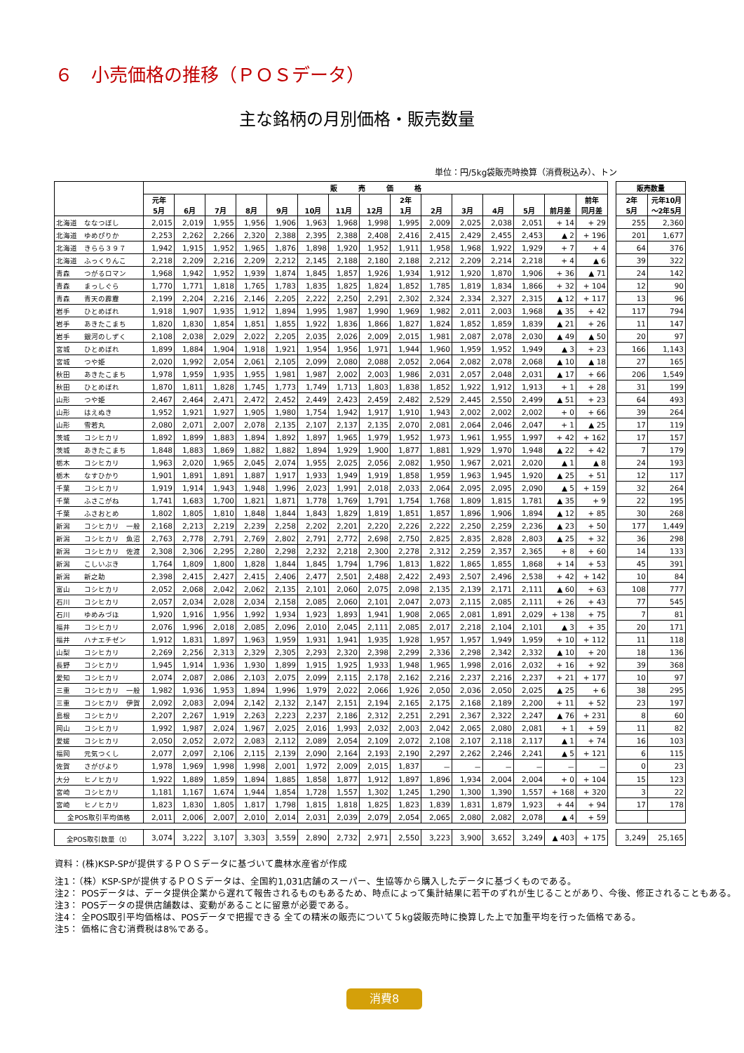６　小売価格の推移（ＰＯＳデータ）
主な銘柄の月別価格・販売数量
単位：円/5kg袋販売時換算（消費税込み）、トン
| | 販 売 価 格 | | | | | | | | | | | | | | | | 販売数量 | |
| --- | --- | --- | --- | --- | --- | --- | --- | --- | --- | --- | --- | --- | --- | --- | --- | --- | --- | --- |
| | 元年 5月 | 6月 | 7月 | 8月 | 9月 | 10月 | 11月 | 12月 | 2年 1月 | 2月 | 3月 | 4月 | 5月 | 前月差 | 前年 同月差 | | 2年 5月 | 元年10月 ～2年5月 |
| 北海道 ななつぼし | 2,015 | 2,019 | 1,955 | 1,956 | 1,906 | 1,963 | 1,968 | 1,998 | 1,995 | 2,009 | 2,025 | 2,038 | 2,051 | + 14 | + 29 | | 255 | 2,360 |
| 北海道 ゆめぴりか | 2,253 | 2,262 | 2,266 | 2,320 | 2,388 | 2,395 | 2,388 | 2,408 | 2,416 | 2,415 | 2,429 | 2,455 | 2,453 | ▲ 2 | + 196 | | 201 | 1,677 |
| 北海道 きらら３９７ | 1,942 | 1,915 | 1,952 | 1,965 | 1,876 | 1,898 | 1,920 | 1,952 | 1,911 | 1,958 | 1,968 | 1,922 | 1,929 | + 7 | + 4 | | 64 | 376 |
| 北海道 ふっくりんこ | 2,218 | 2,209 | 2,216 | 2,209 | 2,212 | 2,145 | 2,188 | 2,180 | 2,188 | 2,212 | 2,209 | 2,214 | 2,218 | + 4 | ▲ 6 | | 39 | 322 |
| 青森 つがるロマン | 1,968 | 1,942 | 1,952 | 1,939 | 1,874 | 1,845 | 1,857 | 1,926 | 1,934 | 1,912 | 1,920 | 1,870 | 1,906 | + 36 | ▲ 71 | | 24 | 142 |
| 青森 まっしぐら | 1,770 | 1,771 | 1,818 | 1,765 | 1,783 | 1,835 | 1,825 | 1,824 | 1,852 | 1,785 | 1,819 | 1,834 | 1,866 | + 32 | + 104 | | 12 | 90 |
| 青森 青天の霹靂 | 2,199 | 2,204 | 2,216 | 2,146 | 2,205 | 2,222 | 2,250 | 2,291 | 2,302 | 2,324 | 2,334 | 2,327 | 2,315 | ▲ 12 | + 117 | | 13 | 96 |
| 岩手 ひとめぼれ | 1,918 | 1,907 | 1,935 | 1,912 | 1,894 | 1,995 | 1,987 | 1,990 | 1,969 | 1,982 | 2,011 | 2,003 | 1,968 | ▲ 35 | + 42 | | 117 | 794 |
| 岩手 あきたこまち | 1,820 | 1,830 | 1,854 | 1,851 | 1,855 | 1,922 | 1,836 | 1,866 | 1,827 | 1,824 | 1,852 | 1,859 | 1,839 | ▲ 21 | + 26 | | 11 | 147 |
| 岩手 銀河のしずく | 2,108 | 2,038 | 2,029 | 2,022 | 2,205 | 2,035 | 2,026 | 2,009 | 2,015 | 1,981 | 2,087 | 2,078 | 2,030 | ▲ 49 | ▲ 50 | | 20 | 97 |
| 宮城 ひとめぼれ | 1,899 | 1,884 | 1,904 | 1,918 | 1,921 | 1,954 | 1,956 | 1,971 | 1,944 | 1,960 | 1,959 | 1,952 | 1,949 | ▲ 3 | + 23 | | 166 | 1,143 |
| 宮城 つや姫 | 2,020 | 1,992 | 2,054 | 2,061 | 2,105 | 2,099 | 2,080 | 2,088 | 2,052 | 2,064 | 2,082 | 2,078 | 2,068 | ▲ 10 | ▲ 18 | | 27 | 165 |
| 秋田 あきたこまち | 1,978 | 1,959 | 1,935 | 1,955 | 1,981 | 1,987 | 2,002 | 2,003 | 1,986 | 2,031 | 2,057 | 2,048 | 2,031 | ▲ 17 | + 66 | | 206 | 1,549 |
| 秋田 ひとめぼれ | 1,870 | 1,811 | 1,828 | 1,745 | 1,773 | 1,749 | 1,713 | 1,803 | 1,838 | 1,852 | 1,922 | 1,912 | 1,913 | + 1 | + 28 | | 31 | 199 |
| 山形 つや姫 | 2,467 | 2,464 | 2,471 | 2,472 | 2,452 | 2,449 | 2,423 | 2,459 | 2,482 | 2,529 | 2,445 | 2,550 | 2,499 | ▲ 51 | + 23 | | 64 | 493 |
| 山形 はえぬき | 1,952 | 1,921 | 1,927 | 1,905 | 1,980 | 1,754 | 1,942 | 1,917 | 1,910 | 1,943 | 2,002 | 2,002 | 2,002 | + 0 | + 66 | | 39 | 264 |
| 山形 雪若丸 | 2,080 | 2,071 | 2,007 | 2,078 | 2,135 | 2,107 | 2,137 | 2,135 | 2,070 | 2,081 | 2,064 | 2,046 | 2,047 | + 1 | ▲ 25 | | 17 | 119 |
| 茨城 コシヒカリ | 1,892 | 1,899 | 1,883 | 1,894 | 1,892 | 1,897 | 1,965 | 1,979 | 1,952 | 1,973 | 1,961 | 1,955 | 1,997 | + 42 | + 162 | | 17 | 157 |
| 茨城 あきたこまち | 1,848 | 1,883 | 1,869 | 1,882 | 1,882 | 1,894 | 1,929 | 1,900 | 1,877 | 1,881 | 1,929 | 1,970 | 1,948 | ▲ 22 | + 42 | | 7 | 179 |
| 栃木 コシヒカリ | 1,963 | 2,020 | 1,965 | 2,045 | 2,074 | 1,955 | 2,025 | 2,056 | 2,082 | 1,950 | 1,967 | 2,021 | 2,020 | ▲ 1 | ▲ 8 | | 24 | 193 |
| 栃木 なすひかり | 1,901 | 1,891 | 1,891 | 1,887 | 1,917 | 1,933 | 1,949 | 1,919 | 1,858 | 1,959 | 1,963 | 1,945 | 1,920 | ▲ 25 | + 51 | | 12 | 117 |
| 千葉 コシヒカリ | 1,919 | 1,914 | 1,943 | 1,948 | 1,996 | 2,023 | 1,991 | 2,018 | 2,033 | 2,064 | 2,095 | 2,095 | 2,090 | ▲ 5 | + 159 | | 32 | 264 |
| 千葉 ふさこがね | 1,741 | 1,683 | 1,700 | 1,821 | 1,871 | 1,778 | 1,769 | 1,791 | 1,754 | 1,768 | 1,809 | 1,815 | 1,781 | ▲ 35 | + 9 | | 22 | 195 |
| 千葉 ふさおとめ | 1,802 | 1,805 | 1,810 | 1,848 | 1,844 | 1,843 | 1,829 | 1,819 | 1,851 | 1,857 | 1,896 | 1,906 | 1,894 | ▲ 12 | + 85 | | 30 | 268 |
| 新潟 コシヒカリ 一般 | 2,168 | 2,213 | 2,219 | 2,239 | 2,258 | 2,202 | 2,201 | 2,220 | 2,226 | 2,222 | 2,250 | 2,259 | 2,236 | ▲ 23 | + 50 | | 177 | 1,449 |
| 新潟 コシヒカリ 魚沼 | 2,763 | 2,778 | 2,791 | 2,769 | 2,802 | 2,791 | 2,772 | 2,698 | 2,750 | 2,825 | 2,835 | 2,828 | 2,803 | ▲ 25 | + 32 | | 36 | 298 |
| 新潟 コシヒカリ 佐渡 | 2,308 | 2,306 | 2,295 | 2,280 | 2,298 | 2,232 | 2,218 | 2,300 | 2,278 | 2,312 | 2,259 | 2,357 | 2,365 | + 8 | + 60 | | 14 | 133 |
| 新潟 こしいぶき | 1,764 | 1,809 | 1,800 | 1,828 | 1,844 | 1,845 | 1,794 | 1,796 | 1,813 | 1,822 | 1,865 | 1,855 | 1,868 | + 14 | + 53 | | 45 | 391 |
| 新潟 新之助 | 2,398 | 2,415 | 2,427 | 2,415 | 2,406 | 2,477 | 2,501 | 2,488 | 2,422 | 2,493 | 2,507 | 2,496 | 2,538 | + 42 | + 142 | | 10 | 84 |
| 富山 コシヒカリ | 2,052 | 2,068 | 2,042 | 2,062 | 2,135 | 2,101 | 2,060 | 2,075 | 2,098 | 2,135 | 2,139 | 2,171 | 2,111 | ▲ 60 | + 63 | | 108 | 777 |
| 石川 コシヒカリ | 2,057 | 2,034 | 2,028 | 2,034 | 2,158 | 2,085 | 2,060 | 2,101 | 2,047 | 2,073 | 2,115 | 2,085 | 2,111 | + 26 | + 43 | | 77 | 545 |
| 石川 ゆめみづほ | 1,920 | 1,916 | 1,956 | 1,992 | 1,934 | 1,923 | 1,893 | 1,941 | 1,908 | 2,065 | 2,081 | 1,891 | 2,029 | + 138 | + 75 | | 7 | 81 |
| 福井 コシヒカリ | 2,076 | 1,996 | 2,018 | 2,085 | 2,096 | 2,010 | 2,045 | 2,111 | 2,085 | 2,017 | 2,218 | 2,104 | 2,101 | ▲ 3 | + 35 | | 20 | 171 |
| 福井 ハナエチゼン | 1,912 | 1,831 | 1,897 | 1,963 | 1,959 | 1,931 | 1,941 | 1,935 | 1,928 | 1,957 | 1,957 | 1,949 | 1,959 | + 10 | + 112 | | 11 | 118 |
| 山梨 コシヒカリ | 2,269 | 2,256 | 2,313 | 2,329 | 2,305 | 2,293 | 2,320 | 2,398 | 2,299 | 2,336 | 2,298 | 2,342 | 2,332 | ▲ 10 | + 20 | | 18 | 136 |
| 長野 コシヒカリ | 1,945 | 1,914 | 1,936 | 1,930 | 1,899 | 1,915 | 1,925 | 1,933 | 1,948 | 1,965 | 1,998 | 2,016 | 2,032 | + 16 | + 92 | | 39 | 368 |
| 愛知 コシヒカリ | 2,074 | 2,087 | 2,086 | 2,103 | 2,075 | 2,099 | 2,115 | 2,178 | 2,162 | 2,216 | 2,237 | 2,216 | 2,237 | + 21 | + 177 | | 10 | 97 |
| 三重 コシヒカリ 一般 | 1,982 | 1,936 | 1,953 | 1,894 | 1,996 | 1,979 | 2,022 | 2,066 | 1,926 | 2,050 | 2,036 | 2,050 | 2,025 | ▲ 25 | + 6 | | 38 | 295 |
| 三重 コシヒカリ 伊賀 | 2,092 | 2,083 | 2,094 | 2,142 | 2,132 | 2,147 | 2,151 | 2,194 | 2,165 | 2,175 | 2,168 | 2,189 | 2,200 | + 11 | + 52 | | 23 | 197 |
| 島根 コシヒカリ | 2,207 | 2,267 | 1,919 | 2,263 | 2,223 | 2,237 | 2,186 | 2,312 | 2,251 | 2,291 | 2,367 | 2,322 | 2,247 | ▲ 76 | + 231 | | 8 | 60 |
| 岡山 コシヒカリ | 1,992 | 1,987 | 2,024 | 1,967 | 2,025 | 2,016 | 1,993 | 2,032 | 2,003 | 2,042 | 2,065 | 2,080 | 2,081 | + 1 | + 59 | | 11 | 82 |
| 愛媛 コシヒカリ | 2,050 | 2,052 | 2,072 | 2,083 | 2,112 | 2,089 | 2,054 | 2,109 | 2,072 | 2,108 | 2,107 | 2,118 | 2,117 | ▲ 1 | + 74 | | 16 | 103 |
| 福岡 元気つくし | 2,077 | 2,097 | 2,106 | 2,115 | 2,139 | 2,090 | 2,164 | 2,193 | 2,190 | 2,297 | 2,262 | 2,246 | 2,241 | ▲ 5 | + 121 | | 6 | 115 |
| 佐賀 さがびより | 1,978 | 1,969 | 1,998 | 1,998 | 2,001 | 1,972 | 2,009 | 2,015 | 1,837 | － | － | － | － | － | － | | 0 | 23 |
| 大分 ヒノヒカリ | 1,922 | 1,889 | 1,859 | 1,894 | 1,885 | 1,858 | 1,877 | 1,912 | 1,897 | 1,896 | 1,934 | 2,004 | 2,004 | + 0 | + 104 | | 15 | 123 |
| 宮崎 コシヒカリ | 1,181 | 1,167 | 1,674 | 1,944 | 1,854 | 1,728 | 1,557 | 1,302 | 1,245 | 1,290 | 1,300 | 1,390 | 1,557 | + 168 | + 320 | | 3 | 22 |
| 宮崎 ヒノヒカリ | 1,823 | 1,830 | 1,805 | 1,817 | 1,798 | 1,815 | 1,818 | 1,825 | 1,823 | 1,839 | 1,831 | 1,879 | 1,923 | + 44 | + 94 | | 17 | 178 |
| 全POS取引平均価格 | 2,011 | 2,006 | 2,007 | 2,010 | 2,014 | 2,031 | 2,039 | 2,079 | 2,054 | 2,065 | 2,080 | 2,082 | 2,078 | ▲ 4 | + 59 | | | |
| 全POS取引数量（t） | 3,074 | 3,222 | 3,107 | 3,303 | 3,559 | 2,890 | 2,732 | 2,971 | 2,550 | 3,223 | 3,900 | 3,652 | 3,249 | ▲ 403 | + 175 | | 3,249 | 25,165 |
資料：(株)KSP-SPが提供するＰＯＳデータに基づいて農林水産省が作成
注1：（株）KSP-SPが提供するＰＯＳデータは、全国約1,031店舗のスーパー、生協等から購入したデータに基づくものである。
注2： POSデータは、データ提供企業から遅れて報告されるものもあるため、時点によって集計結果に若干のずれが生じることがあり、今後、修正されることもある。
注3： POSデータの提供店舗数は、変動があることに留意が必要である。
注4： 全POS取引平均価格は、POSデータで把握できる 全ての精米の販売について５kg袋販売時に換算した上で加重平均を行った価格である。
注5： 価格に含む消費税は8%である。
消費8